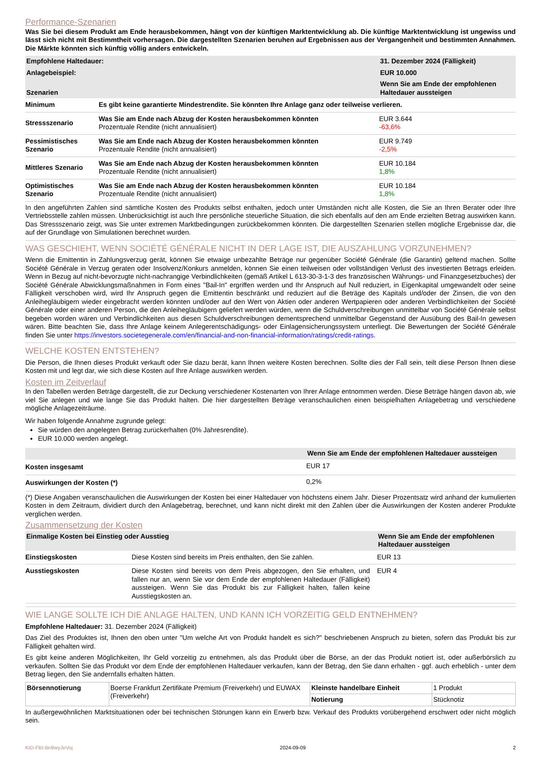Performance-Szenarien
Was Sie bei diesem Produkt am Ende herausbekommen, hängt von der künftigen Marktentwicklung ab. Die künftige Marktentwicklung ist ungewiss und lässt sich nicht mit Bestimmtheit vorhersagen. Die dargestellten Szenarien beruhen auf Ergebnissen aus der Vergangenheit und bestimmten Annahmen. Die Märkte könnten sich künftig völlig anders entwickeln.
| Empfohlene Haltedauer: | | 31. Dezember 2024 (Fälligkeit) |
| --- | --- | --- |
| Anlagebeispiel: | | EUR 10.000 |
| Szenarien | | Wenn Sie am Ende der empfohlenen Haltedauer aussteigen |
| Minimum | Es gibt keine garantierte Mindestrendite. Sie könnten Ihre Anlage ganz oder teilweise verlieren. | |
| Stressszenario | Was Sie am Ende nach Abzug der Kosten herausbekommen könnten Prozentuale Rendite (nicht annualisiert) | EUR 3.644 -63,6% |
| Pessimistisches Szenario | Was Sie am Ende nach Abzug der Kosten herausbekommen könnten Prozentuale Rendite (nicht annualisiert) | EUR 9.749 -2,5% |
| Mittleres Szenario | Was Sie am Ende nach Abzug der Kosten herausbekommen könnten Prozentuale Rendite (nicht annualisiert) | EUR 10.184 1,8% |
| Optimistisches Szenario | Was Sie am Ende nach Abzug der Kosten herausbekommen könnten Prozentuale Rendite (nicht annualisiert) | EUR 10.184 1,8% |
In den angeführten Zahlen sind sämtliche Kosten des Produkts selbst enthalten, jedoch unter Umständen nicht alle Kosten, die Sie an Ihren Berater oder Ihre Vertriebsstelle zahlen müssen. Unberücksichtigt ist auch Ihre persönliche steuerliche Situation, die sich ebenfalls auf den am Ende erzielten Betrag auswirken kann. Das Stressszenario zeigt, was Sie unter extremen Marktbedingungen zurückbekommen könnten. Die dargestellten Szenarien stellen mögliche Ergebnisse dar, die auf der Grundlage von Simulationen berechnet wurden.
WAS GESCHIEHT, WENN SOCIÉTÉ GÉNÉRALE NICHT IN DER LAGE IST, DIE AUSZAHLUNG VORZUNEHMEN?
Wenn die Emittentin in Zahlungsverzug gerät, können Sie etwaige unbezahlte Beträge nur gegenüber Société Générale (die Garantin) geltend machen. Sollte Société Générale in Verzug geraten oder Insolvenz/Konkurs anmelden, können Sie einen teilweisen oder vollständigen Verlust des investierten Betrags erleiden. Wenn in Bezug auf nicht-bevorzugte nicht-nachrangige Verbindlichkeiten (gemäß Artikel L 613-30-3-1-3 des französischen Währungs- und Finanzgesetzbuches) der Société Générale Abwicklungsmaßnahmen in Form eines "Bail-In" ergriffen werden und Ihr Anspruch auf Null reduziert, in Eigenkapital umgewandelt oder seine Fälligkeit verschoben wird, wird Ihr Anspruch gegen die Emittentin beschränkt und reduziert auf die Beträge des Kapitals und/oder der Zinsen, die von den Anleihegläubigern wieder eingebracht werden könnten und/oder auf den Wert von Aktien oder anderen Wertpapieren oder anderen Verbindlichkeiten der Société Générale oder einer anderen Person, die den Anleihegläubigern geliefert werden würden, wenn die Schuldverschreibungen unmittelbar von Société Générale selbst begeben worden wären und Verbindlichkeiten aus diesen Schuldverschreibungen dementsprechend unmittelbar Gegenstand der Ausübung des Bail-In gewesen wären. Bitte beachten Sie, dass Ihre Anlage keinem Anlegerentschädigungs- oder Einlagensicherungssystem unterliegt. Die Bewertungen der Société Générale finden Sie unter https://investors.societegenerale.com/en/financial-and-non-financial-information/ratings/credit-ratings.
WELCHE KOSTEN ENTSTEHEN?
Die Person, die Ihnen dieses Produkt verkauft oder Sie dazu berät, kann Ihnen weitere Kosten berechnen. Sollte dies der Fall sein, teilt diese Person Ihnen diese Kosten mit und legt dar, wie sich diese Kosten auf Ihre Anlage auswirken werden.
Kosten im Zeitverlauf
In den Tabellen werden Beträge dargestellt, die zur Deckung verschiedener Kostenarten von Ihrer Anlage entnommen werden. Diese Beträge hängen davon ab, wie viel Sie anlegen und wie lange Sie das Produkt halten. Die hier dargestellten Beträge veranschaulichen einen beispielhaften Anlagebetrag und verschiedene mögliche Anlagezeiträume.
Wir haben folgende Annahme zugrunde gelegt:
Sie würden den angelegten Betrag zurückerhalten (0% Jahresrendite).
EUR 10.000 werden angelegt.
| | Wenn Sie am Ende der empfohlenen Haltedauer aussteigen |
| --- | --- |
| Kosten insgesamt | EUR 17 |
| Auswirkungen der Kosten (*) | 0,2% |
(*) Diese Angaben veranschaulichen die Auswirkungen der Kosten bei einer Haltedauer von höchstens einem Jahr. Dieser Prozentsatz wird anhand der kumulierten Kosten in dem Zeitraum, dividiert durch den Anlagebetrag, berechnet, und kann nicht direkt mit den Zahlen über die Auswirkungen der Kosten anderer Produkte verglichen werden.
Zusammensetzung der Kosten
| Einmalige Kosten bei Einstieg oder Ausstieg | | Wenn Sie am Ende der empfohlenen Haltedauer aussteigen |
| --- | --- | --- |
| Einstiegskosten | Diese Kosten sind bereits im Preis enthalten, den Sie zahlen. | EUR 13 |
| Ausstiegskosten | Diese Kosten sind bereits von dem Preis abgezogen, den Sie erhalten, und fallen nur an, wenn Sie vor dem Ende der empfohlenen Haltedauer (Fälligkeit) aussteigen. Wenn Sie das Produkt bis zur Fälligkeit halten, fallen keine Ausstiegskosten an. | EUR 4 |
WIE LANGE SOLLTE ICH DIE ANLAGE HALTEN, UND KANN ICH VORZEITIG GELD ENTNEHMEN?
Empfohlene Haltedauer: 31. Dezember 2024 (Fälligkeit)
Das Ziel des Produktes ist, Ihnen den oben unter "Um welche Art von Produkt handelt es sich?" beschriebenen Anspruch zu bieten, sofern das Produkt bis zur Fälligkeit gehalten wird.
Es gibt keine anderen Möglichkeiten, Ihr Geld vorzeitig zu entnehmen, als das Produkt über die Börse, an der das Produkt notiert ist, oder außerbörslich zu verkaufen. Sollten Sie das Produkt vor dem Ende der empfohlenen Haltedauer verkaufen, kann der Betrag, den Sie dann erhalten - ggf. auch erheblich - unter dem Betrag liegen, den Sie andernfalls erhalten hätten.
| Börsennotierung | Boerse Frankfurt Zertifikate Premium (Freiverkehr) und EUWAX (Freiverkehr) | Kleinste handelbare Einheit | 1 Produkt |
| | | Notierung | Stücknotiz |
In außergewöhnlichen Marktsituationen oder bei technischen Störungen kann ein Erwerb bzw. Verkauf des Produkts vorübergehend erschwert oder nicht möglich sein.
KID-FBI-Bn9wyJeVoj 2024-09-09 2